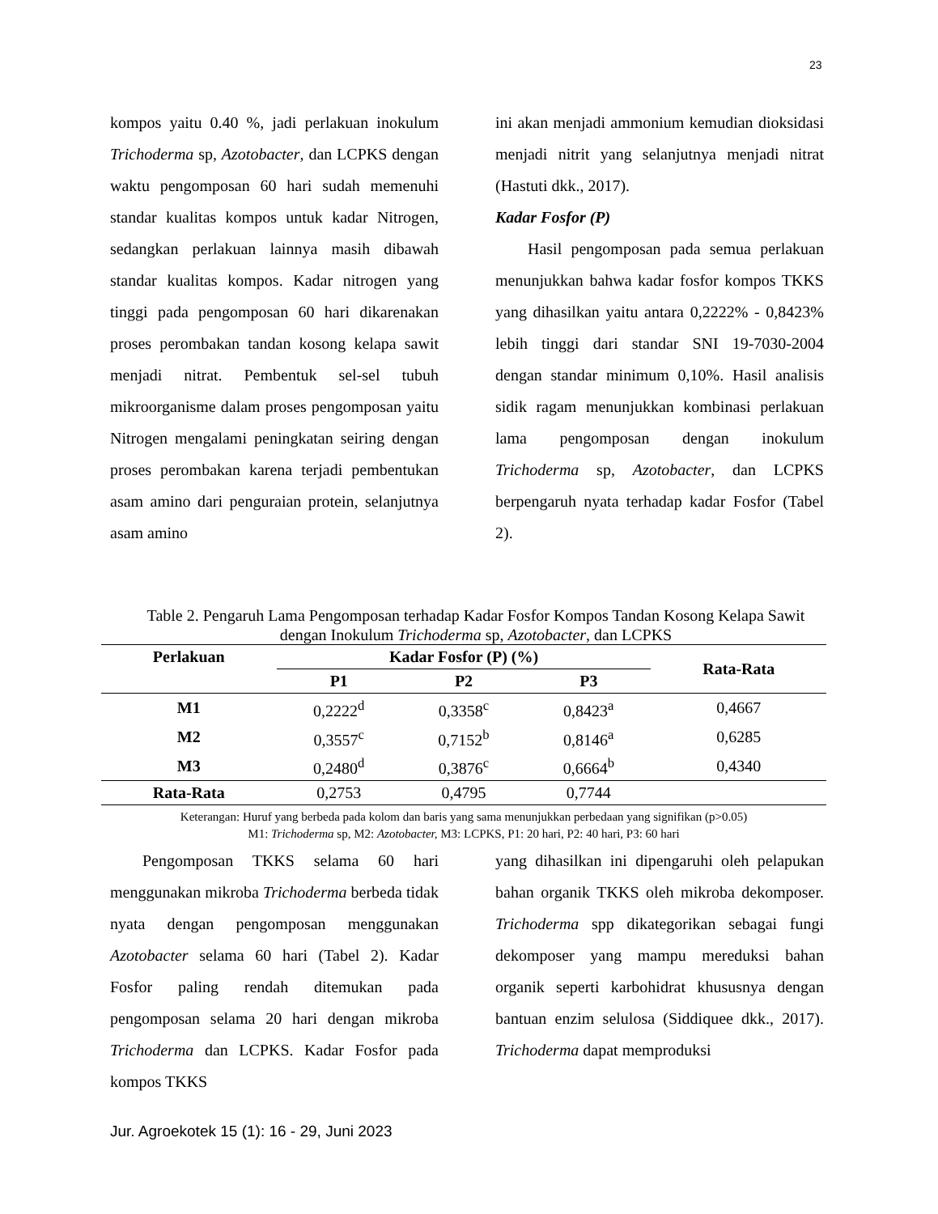23
kompos yaitu 0.40 %, jadi perlakuan inokulum Trichoderma sp, Azotobacter, dan LCPKS dengan waktu pengomposan 60 hari sudah memenuhi standar kualitas kompos untuk kadar Nitrogen, sedangkan perlakuan lainnya masih dibawah standar kualitas kompos. Kadar nitrogen yang tinggi pada pengomposan 60 hari dikarenakan proses perombakan tandan kosong kelapa sawit menjadi nitrat. Pembentuk sel-sel tubuh mikroorganisme dalam proses pengomposan yaitu Nitrogen mengalami peningkatan seiring dengan proses perombakan karena terjadi pembentukan asam amino dari penguraian protein, selanjutnya asam amino
ini akan menjadi ammonium kemudian dioksidasi menjadi nitrit yang selanjutnya menjadi nitrat (Hastuti dkk., 2017).
Kadar Fosfor (P)
Hasil pengomposan pada semua perlakuan menunjukkan bahwa kadar fosfor kompos TKKS yang dihasilkan yaitu antara 0,2222% - 0,8423% lebih tinggi dari standar SNI 19-7030-2004 dengan standar minimum 0,10%. Hasil analisis sidik ragam menunjukkan kombinasi perlakuan lama pengomposan dengan inokulum Trichoderma sp, Azotobacter, dan LCPKS berpengaruh nyata terhadap kadar Fosfor (Tabel 2).
Table 2. Pengaruh Lama Pengomposan terhadap Kadar Fosfor Kompos Tandan Kosong Kelapa Sawit dengan Inokulum Trichoderma sp, Azotobacter, dan LCPKS
| Perlakuan | Kadar Fosfor (P) (%) | | | Rata-Rata |
| --- | --- | --- | --- | --- |
| | P1 | P2 | P3 | |
| M1 | 0,2222<sup>d</sup> | 0,3358<sup>c</sup> | 0,8423<sup>a</sup> | 0,4667 |
| M2 | 0,3557<sup>c</sup> | 0,7152<sup>b</sup> | 0,8146<sup>a</sup> | 0,6285 |
| M3 | 0,2480<sup>d</sup> | 0,3876<sup>c</sup> | 0,6664<sup>b</sup> | 0,4340 |
| Rata-Rata | 0,2753 | 0,4795 | 0,7744 | |
Keterangan: Huruf yang berbeda pada kolom dan baris yang sama menunjukkan perbedaan yang signifikan (p>0.05)
M1: Trichoderma sp, M2: Azotobacter, M3: LCPKS, P1: 20 hari, P2: 40 hari, P3: 60 hari
Pengomposan TKKS selama 60 hari menggunakan mikroba Trichoderma berbeda tidak nyata dengan pengomposan menggunakan Azotobacter selama 60 hari (Tabel 2). Kadar Fosfor paling rendah ditemukan pada pengomposan selama 20 hari dengan mikroba Trichoderma dan LCPKS. Kadar Fosfor pada kompos TKKS
yang dihasilkan ini dipengaruhi oleh pelapukan bahan organik TKKS oleh mikroba dekomposer. Trichoderma spp dikategorikan sebagai fungi dekomposer yang mampu mereduksi bahan organik seperti karbohidrat khususnya dengan bantuan enzim selulosa (Siddiquee dkk., 2017). Trichoderma dapat memproduksi
Jur. Agroekotek 15 (1): 16 - 29, Juni 2023